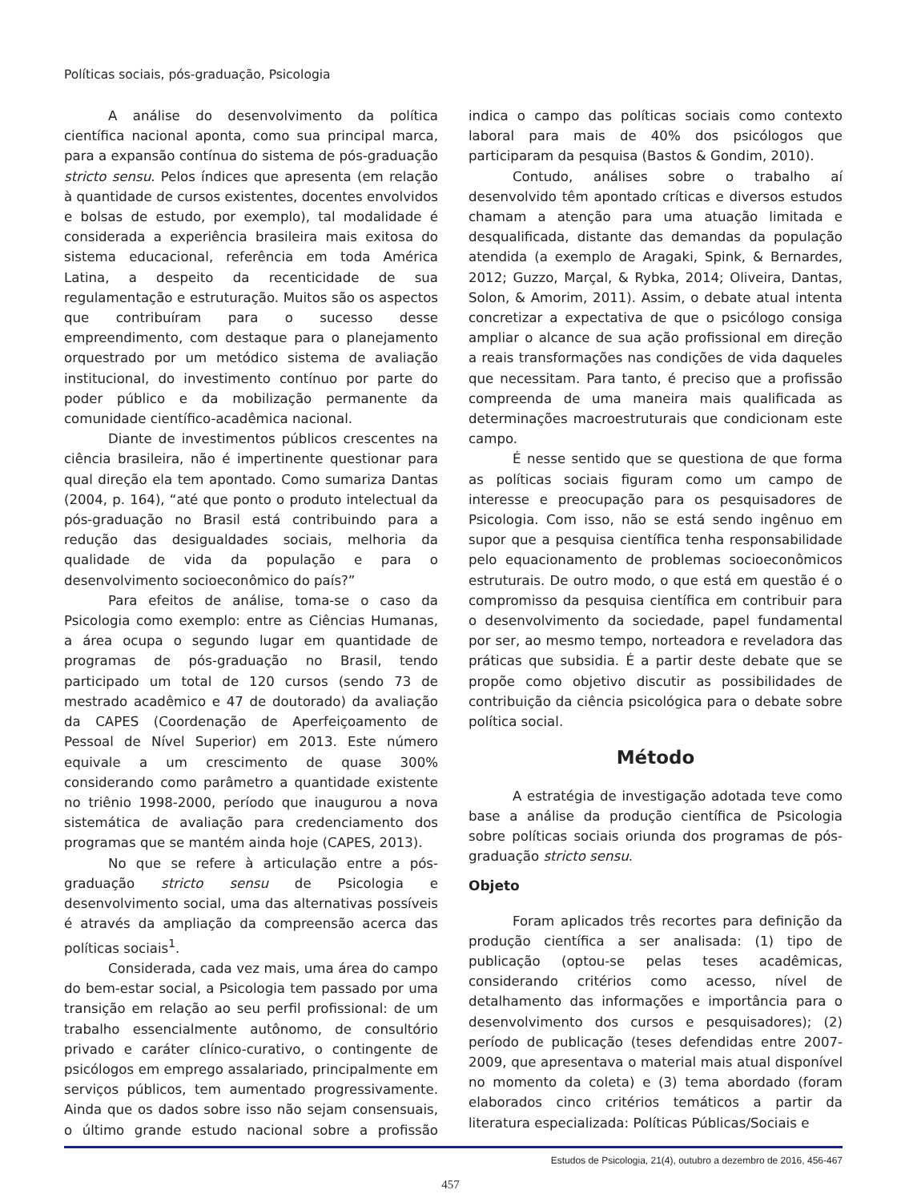Políticas sociais, pós-graduação, Psicologia
A análise do desenvolvimento da política científica nacional aponta, como sua principal marca, para a expansão contínua do sistema de pós-graduação stricto sensu. Pelos índices que apresenta (em relação à quantidade de cursos existentes, docentes envolvidos e bolsas de estudo, por exemplo), tal modalidade é considerada a experiência brasileira mais exitosa do sistema educacional, referência em toda América Latina, a despeito da recenticidade de sua regulamentação e estruturação. Muitos são os aspectos que contribuíram para o sucesso desse empreendimento, com destaque para o planejamento orquestrado por um metódico sistema de avaliação institucional, do investimento contínuo por parte do poder público e da mobilização permanente da comunidade científico-acadêmica nacional.
Diante de investimentos públicos crescentes na ciência brasileira, não é impertinente questionar para qual direção ela tem apontado. Como sumariza Dantas (2004, p. 164), “até que ponto o produto intelectual da pós-graduação no Brasil está contribuindo para a redução das desigualdades sociais, melhoria da qualidade de vida da população e para o desenvolvimento socioeconômico do país?”
Para efeitos de análise, toma-se o caso da Psicologia como exemplo: entre as Ciências Humanas, a área ocupa o segundo lugar em quantidade de programas de pós-graduação no Brasil, tendo participado um total de 120 cursos (sendo 73 de mestrado acadêmico e 47 de doutorado) da avaliação da CAPES (Coordenação de Aperfeiçoamento de Pessoal de Nível Superior) em 2013. Este número equivale a um crescimento de quase 300% considerando como parâmetro a quantidade existente no triênio 1998-2000, período que inaugurou a nova sistemática de avaliação para credenciamento dos programas que se mantém ainda hoje (CAPES, 2013).
No que se refere à articulação entre a pós-graduação stricto sensu de Psicologia e desenvolvimento social, uma das alternativas possíveis é através da ampliação da compreensão acerca das políticas sociais<sup>1</sup>.
Considerada, cada vez mais, uma área do campo do bem-estar social, a Psicologia tem passado por uma transição em relação ao seu perfil profissional: de um trabalho essencialmente autônomo, de consultório privado e caráter clínico-curativo, o contingente de psicólogos em emprego assalariado, principalmente em serviços públicos, tem aumentado progressivamente. Ainda que os dados sobre isso não sejam consensuais, o último grande estudo nacional sobre a profissão indica o campo das políticas sociais como contexto laboral para mais de 40% dos psicólogos que participaram da pesquisa (Bastos & Gondim, 2010).
Contudo, análises sobre o trabalho aí desenvolvido têm apontado críticas e diversos estudos chamam a atenção para uma atuação limitada e desqualificada, distante das demandas da população atendida (a exemplo de Aragaki, Spink, & Bernardes, 2012; Guzzo, Marçal, & Rybka, 2014; Oliveira, Dantas, Solon, & Amorim, 2011). Assim, o debate atual intenta concretizar a expectativa de que o psicólogo consiga ampliar o alcance de sua ação profissional em direção a reais transformações nas condições de vida daqueles que necessitam. Para tanto, é preciso que a profissão compreenda de uma maneira mais qualificada as determinações macroestruturais que condicionam este campo.
É nesse sentido que se questiona de que forma as políticas sociais figuram como um campo de interesse e preocupação para os pesquisadores de Psicologia. Com isso, não se está sendo ingênuo em supor que a pesquisa científica tenha responsabilidade pelo equacionamento de problemas socioeconômicos estruturais. De outro modo, o que está em questão é o compromisso da pesquisa científica em contribuir para o desenvolvimento da sociedade, papel fundamental por ser, ao mesmo tempo, norteadora e reveladora das práticas que subsidia. É a partir deste debate que se propõe como objetivo discutir as possibilidades de contribuição da ciência psicológica para o debate sobre política social.
Método
A estratégia de investigação adotada teve como base a análise da produção científica de Psicologia sobre políticas sociais oriunda dos programas de pós-graduação stricto sensu.
Objeto
Foram aplicados três recortes para definição da produção científica a ser analisada: (1) tipo de publicação (optou-se pelas teses acadêmicas, considerando critérios como acesso, nível de detalhamento das informações e importância para o desenvolvimento dos cursos e pesquisadores); (2) período de publicação (teses defendidas entre 2007-2009, que apresentava o material mais atual disponível no momento da coleta) e (3) tema abordado (foram elaborados cinco critérios temáticos a partir da literatura especializada: Políticas Públicas/Sociais e
Estudos de Psicologia, 21(4), outubro a dezembro de 2016, 456-467
457